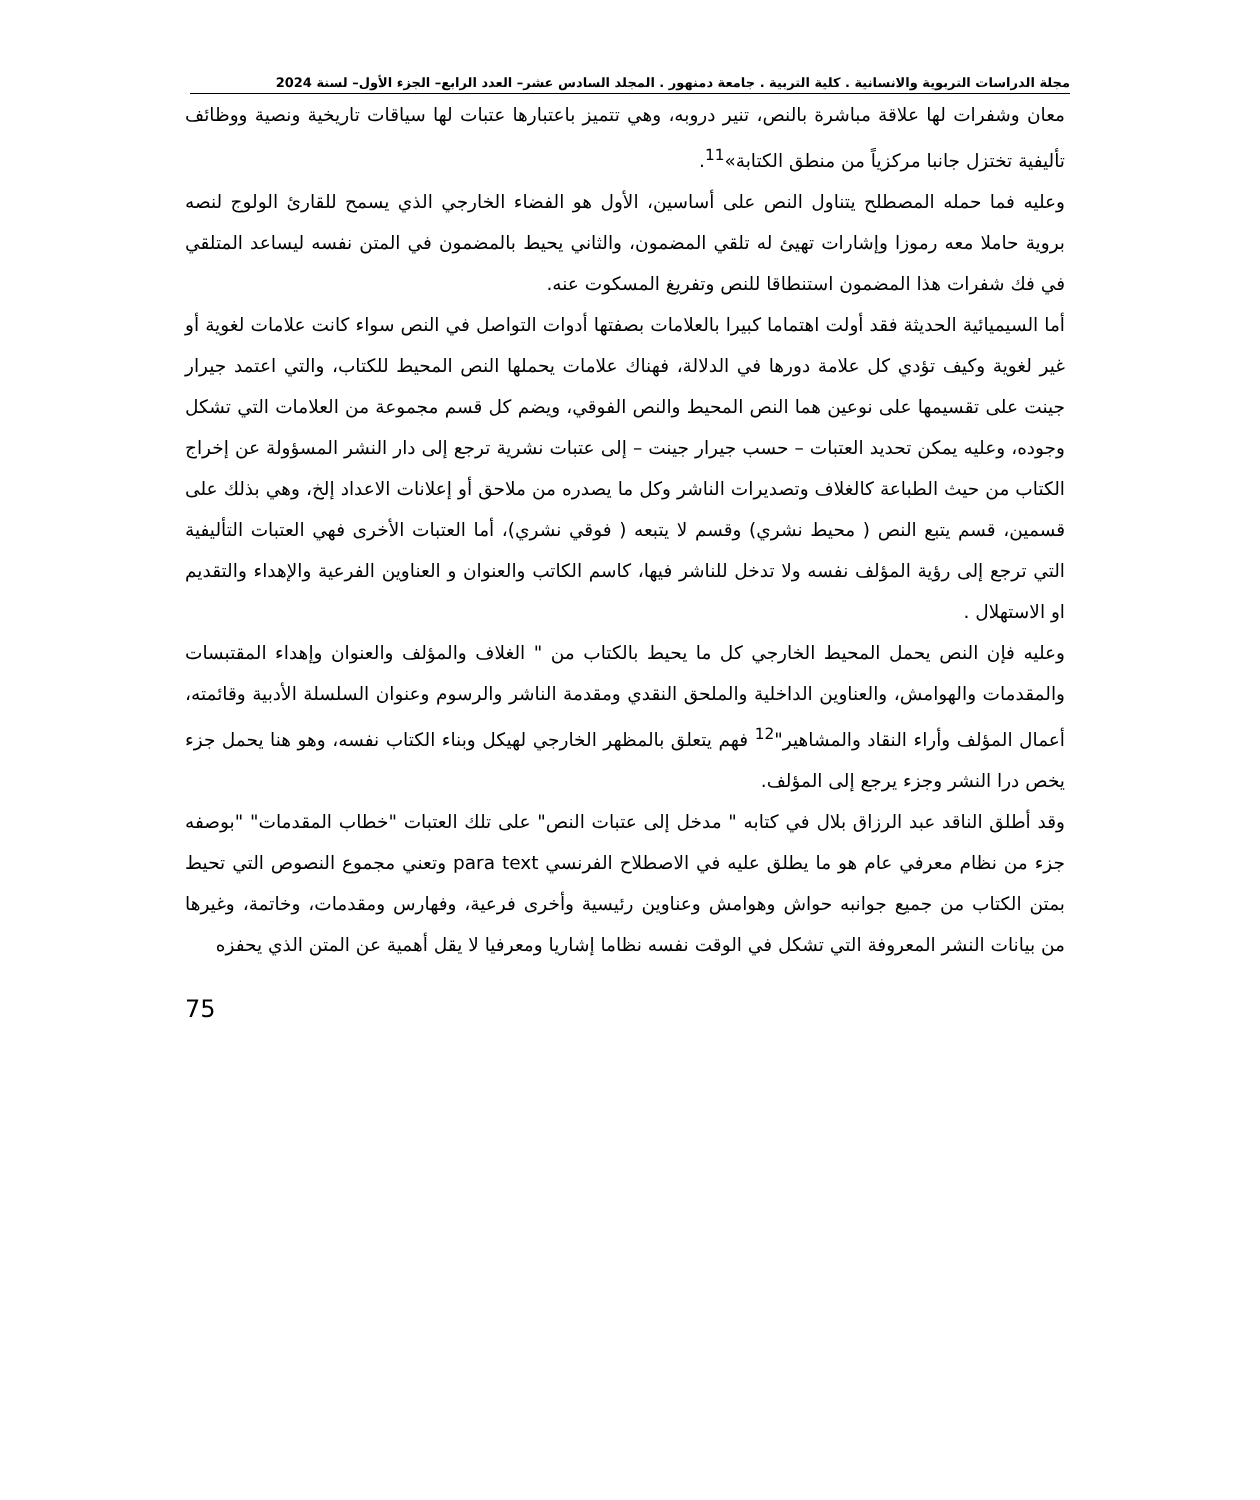مجلة الدراسات التربوية والانسانية . كلية التربية . جامعة دمنهور . المجلد السادس عشر– العدد الرابع– الجزء الأول– لسنة 2024
معان وشفرات لها علاقة مباشرة بالنص، تنير دروبه، وهي تتميز باعتبارها عتبات لها سياقات تاريخية ونصية ووظائف تأليفية تختزل جانبا مركزياً من منطق الكتابة»<sup>11</sup>.
وعليه فما حمله المصطلح يتناول النص على أساسين، الأول هو الفضاء الخارجي الذي يسمح للقارئ الولوج لنصه بروية حاملا معه رموزا وإشارات تهيئ له تلقي المضمون، والثاني يحيط بالمضمون في المتن نفسه ليساعد المتلقي في فك شفرات هذا المضمون استنطاقا للنص وتفريغ المسكوت عنه.
أما السيميائية الحديثة فقد أولت اهتماما كبيرا بالعلامات بصفتها أدوات التواصل في النص سواء كانت علامات لغوية أو غير لغوية وكيف تؤدي كل علامة دورها في الدلالة، فهناك علامات يحملها النص المحيط للكتاب، والتي اعتمد جيرار جينت على تقسيمها على نوعين هما النص المحيط والنص الفوقي، ويضم كل قسم مجموعة من العلامات التي تشكل وجوده، وعليه يمكن تحديد العتبات – حسب جيرار جينت – إلى عتبات نشرية ترجع إلى دار النشر المسؤولة عن إخراج الكتاب من حيث الطباعة كالغلاف وتصديرات الناشر وكل ما يصدره من ملاحق أو إعلانات الاعداد إلخ، وهي بذلك على قسمين، قسم يتبع النص ( محيط نشري) وقسم لا يتبعه ( فوقي نشري)، أما العتبات الأخرى فهي العتبات التأليفية التي ترجع إلى رؤية المؤلف نفسه ولا تدخل للناشر فيها، كاسم الكاتب والعنوان و العناوين الفرعية والإهداء والتقديم او الاستهلال .
وعليه فإن النص يحمل المحيط الخارجي كل ما يحيط بالكتاب من " الغلاف والمؤلف والعنوان وإهداء المقتبسات والمقدمات والهوامش، والعناوين الداخلية والملحق النقدي ومقدمة الناشر والرسوم وعنوان السلسلة الأدبية وقائمته، أعمال المؤلف وأراء النقاد والمشاهير"<sup>12</sup> فهم يتعلق بالمظهر الخارجي لهيكل وبناء الكتاب نفسه، وهو هنا يحمل جزء يخص درا النشر وجزء يرجع إلى المؤلف.
وقد أطلق الناقد عبد الرزاق بلال في كتابه " مدخل إلى عتبات النص" على تلك العتبات "خطاب المقدمات" "بوصفه جزء من نظام معرفي عام هو ما يطلق عليه في الاصطلاح الفرنسي para text وتعني مجموع النصوص التي تحيط بمتن الكتاب من جميع جوانبه حواش وهوامش وعناوين رئيسية وأخرى فرعية، وفهارس ومقدمات، وخاتمة، وغيرها من بيانات النشر المعروفة التي تشكل في الوقت نفسه نظاما إشاريا ومعرفيا لا يقل أهمية عن المتن الذي يحفزه
75